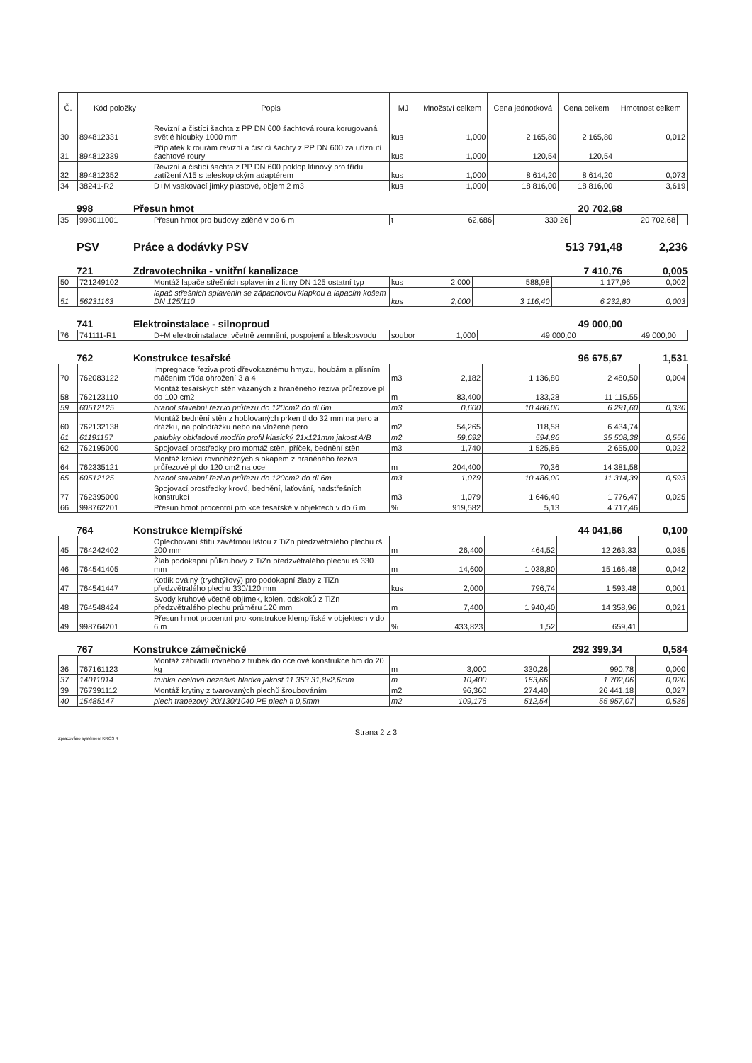| Č. | Kód položky | Popis | MJ | Množství celkem | Cena jednotková | Cena celkem | Hmotnost celkem |
| --- | --- | --- | --- | --- | --- | --- | --- |
| 30 | 894812331 | Revizní a čistící šachta z PP DN 600 šachtová roura korugovaná světlé hloubky 1000 mm | kus | 1,000 | 2 165,80 | 2 165,80 | 0,012 |
| 31 | 894812339 | Příplatek k rourám revizní a čistící šachty z PP DN 600 za uříznutí šachtové roury | kus | 1,000 | 120,54 | 120,54 | |
| 32 | 894812352 | Revizní a čistící šachta z PP DN 600 poklop litinový pro třídu zatížení A15 s teleskopickým adaptérem | kus | 1,000 | 8 614,20 | 8 614,20 | 0,073 |
| 34 | 38241-R2 | D+M vsakovací jímky plastové, objem 2 m3 | kus | 1,000 | 18 816,00 | 18 816,00 | 3,619 |
998 Přesun hmot 20 702,68
| 35 | 998011001 | Přesun hmot pro budovy zděné v do 6 m | t | 62,686 | 330,26 | 20 702,68 | |
PSV Práce a dodávky PSV 513 791,48 2,236
721 Zdravotechnika - vnitřní kanalizace 7 410,76 0,005
| 50 | 721249102 | Montáž lapače střešních splavenin z litiny DN 125 ostatní typ | kus | 2,000 | 588,98 | 1 177,96 | 0,002 |
| 51 | 56231163 | lapač střešních splavenin se zápachovou klapkou a lapacím košem DN 125/110 | kus | 2,000 | 3 116,40 | 6 232,80 | 0,003 |
741 Elektroinstalace - silnoproud 49 000,00
| 76 | 741111-R1 | D+M elektroinstalace, včetně zemnění, pospojení a bleskosvodu | soubor | 1,000 | 49 000,00 | 49 000,00 | |
762 Konstrukce tesařské 96 675,67 1,531
| 70 | 762083122 | Impregnace řeziva proti dřevokaznému hmyzu, houbám a plísním máčením třída ohrožení 3 a 4 | m3 | 2,182 | 1 136,80 | 2 480,50 | 0,004 |
| 58 | 762123110 | Montáž tesařských stěn vázaných z hraněného řeziva průřezové pl do 100 cm2 | m | 83,400 | 133,28 | 11 115,55 | |
| 59 | 60512125 | hranol stavební řezivo průřezu do 120cm2 do dl 6m | m3 | 0,600 | 10 486,00 | 6 291,60 | 0,330 |
| 60 | 762132138 | Montáž bednění stěn z hoblovaných prken tl do 32 mm na pero a drážku, na polodrážku nebo na vložené pero | m2 | 54,265 | 118,58 | 6 434,74 | |
| 61 | 61191157 | palubky obkladové modřín profil klasický 21x121mm jakost A/B | m2 | 59,692 | 594,86 | 35 508,38 | 0,556 |
| 62 | 762195000 | Spojovací prostředky pro montáž stěn, příček, bednění stěn | m3 | 1,740 | 1 525,86 | 2 655,00 | 0,022 |
| 64 | 762335121 | Montáž krokví rovnoběžných s okapem z hraněného řeziva průřezové pl do 120 cm2 na ocel | m | 204,400 | 70,36 | 14 381,58 | |
| 65 | 60512125 | hranol stavební řezivo průřezu do 120cm2 do dl 6m | m3 | 1,079 | 10 486,00 | 11 314,39 | 0,593 |
| 77 | 762395000 | Spojovací prostředky krovů, bednění, laťování, nadstřešních konstrukcí | m3 | 1,079 | 1 646,40 | 1 776,47 | 0,025 |
| 66 | 998762201 | Přesun hmot procentní pro kce tesařské v objektech v do 6 m | % | 919,582 | 5,13 | 4 717,46 | |
764 Konstrukce klempířské 44 041,66 0,100
| 45 | 764242402 | Oplechování štítu závětrnou lištou z TiZn předzvětralého plechu rš 200 mm | m | 26,400 | 464,52 | 12 263,33 | 0,035 |
| 46 | 764541405 | Žlab podokapní půlkruhový z TiZn předzvětralého plechu rš 330 mm | m | 14,600 | 1 038,80 | 15 166,48 | 0,042 |
| 47 | 764541447 | Kotlík oválný (trychtýřový) pro podokapní žlaby z TiZn předzvětralého plechu 330/120 mm | kus | 2,000 | 796,74 | 1 593,48 | 0,001 |
| 48 | 764548424 | Svody kruhové včetně objímek, kolen, odskoků z TiZn předzvětralého plechu průměru 120 mm | m | 7,400 | 1 940,40 | 14 358,96 | 0,021 |
| 49 | 998764201 | Přesun hmot procentní pro konstrukce klempířské v objektech v do 6 m | % | 433,823 | 1,52 | 659,41 | |
767 Konstrukce zámečnické 292 399,34 0,584
| 36 | 767161123 | Montáž zábradlí rovného z trubek do ocelové konstrukce hm do 20 kg | m | 3,000 | 330,26 | 990,78 | 0,000 |
| 37 | 14011014 | trubka ocelová bezešvá hladká jakost 11 353 31,8x2,6mm | m | 10,400 | 163,66 | 1 702,06 | 0,020 |
| 39 | 767391112 | Montáž krytiny z tvarovaných plechů šroubováním | m2 | 96,360 | 274,40 | 26 441,18 | 0,027 |
| 40 | 15485147 | plech trapézový 20/130/1040 PE plech tl 0,5mm | m2 | 109,176 | 512,54 | 55 957,07 | 0,535 |
Strana 2 z 3
Zpracováno systémem KROS 4